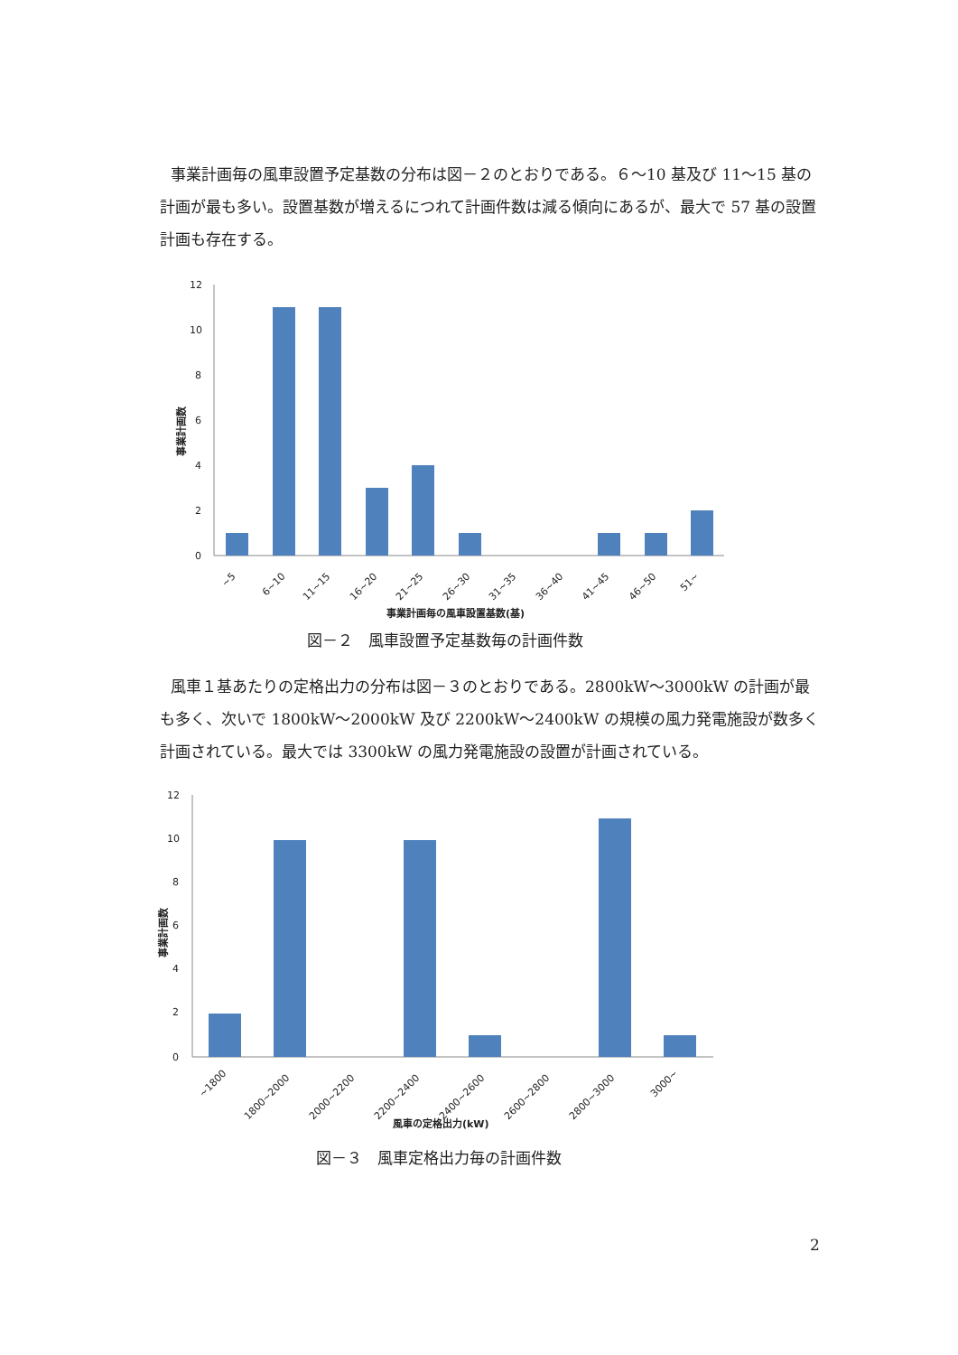事業計画毎の風車設置予定基数の分布は図－２のとおりである。６～10 基及び 11～15 基の計画が最も多い。設置基数が増えるにつれて計画件数は減る傾向にあるが、最大で 57 基の設置計画も存在する。
12
10
8
6
4
2
0
事業計画数
~5
6~10
11~15
16~20
21~25
26~30
31~35
36~40
41~45
46~50
51~
事業計画毎の風車設置基数(基)
図－２　風車設置予定基数毎の計画件数
風車１基あたりの定格出力の分布は図－３のとおりである。2800kW～3000kW の計画が最も多く、次いで 1800kW～2000kW 及び 2200kW～2400kW の規模の風力発電施設が数多く計画されている。最大では 3300kW の風力発電施設の設置が計画されている。
12
10
8
6
4
2
0
事業計画数
~1800
1800~2000
2000~2200
2200~2400
2400~2600
2600~2800
2800~3000
3000~
風車の定格出力(kW)
図－３　風車定格出力毎の計画件数
2